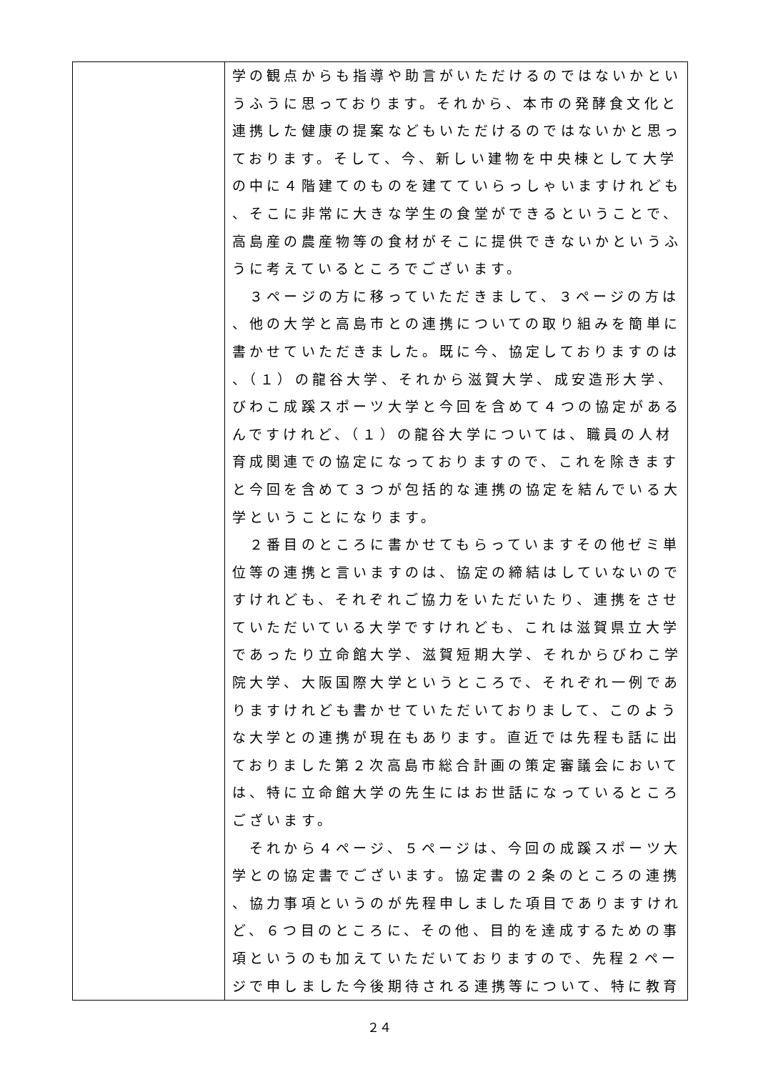| | 学の観点からも指導や助言がいただけるのではないかとい うふうに思っております。それから、本市の発酵食文化と 連携した健康の提案などもいただけるのではないかと思っ ております。そして、今、新しい建物を中央棟として大学 の中に４階建てのものを建てていらっしゃいますけれども 、そこに非常に大きな学生の食堂ができるということで、 高島産の農産物等の食材がそこに提供できないかというふ うに考えているところでございます。 ３ページの方に移っていただきまして、３ページの方は 、他の大学と高島市との連携についての取り組みを簡単に 書かせていただきました。既に今、協定しておりますのは 、（１）の龍谷大学、それから滋賀大学、成安造形大学、 びわこ成蹊スポーツ大学と今回を含めて４つの協定がある んですけれど、（１）の龍谷大学については、職員の人材 育成関連での協定になっておりますので、これを除きます と今回を含めて３つが包括的な連携の協定を結んでいる大 学ということになります。 ２番目のところに書かせてもらっていますその他ゼミ単 位等の連携と言いますのは、協定の締結はしていないので すけれども、それぞれご協力をいただいたり、連携をさせ ていただいている大学ですけれども、これは滋賀県立大学 であったり立命館大学、滋賀短期大学、それからびわこ学 院大学、大阪国際大学というところで、それぞれ一例であ りますけれども書かせていただいておりまして、このよう な大学との連携が現在もあります。直近では先程も話に出 ておりました第２次高島市総合計画の策定審議会において は、特に立命館大学の先生にはお世話になっているところ ございます。 それから４ページ、５ページは、今回の成蹊スポーツ大 学との協定書でございます。協定書の２条のところの連携 、協力事項というのが先程申しました項目でありますけれ ど、６つ目のところに、その他、目的を達成するための事 項というのも加えていただいておりますので、先程２ペー ジで申しました今後期待される連携等について、特に教育 |
２４